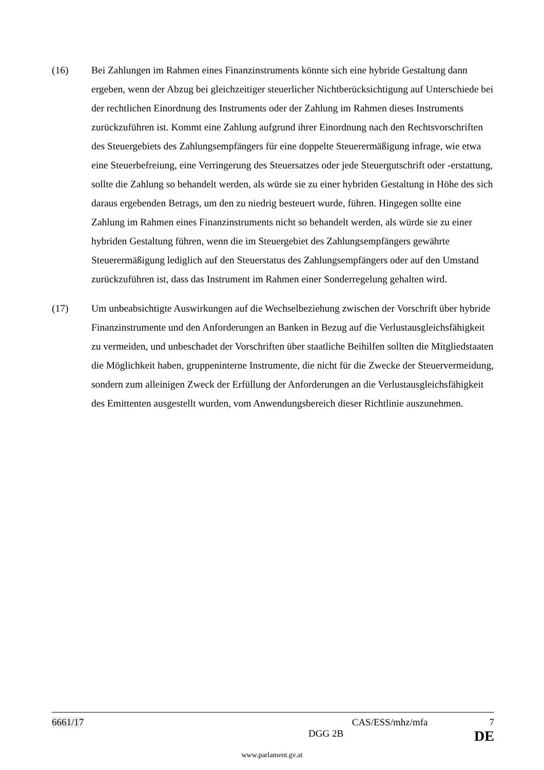(16) Bei Zahlungen im Rahmen eines Finanzinstruments könnte sich eine hybride Gestaltung dann ergeben, wenn der Abzug bei gleichzeitiger steuerlicher Nichtberücksichtigung auf Unterschiede bei der rechtlichen Einordnung des Instruments oder der Zahlung im Rahmen dieses Instruments zurückzuführen ist. Kommt eine Zahlung aufgrund ihrer Einordnung nach den Rechtsvorschriften des Steuergebiets des Zahlungsempfängers für eine doppelte Steuerermäßigung infrage, wie etwa eine Steuerbefreiung, eine Verringerung des Steuersatzes oder jede Steuergutschrift oder -erstattung, sollte die Zahlung so behandelt werden, als würde sie zu einer hybriden Gestaltung in Höhe des sich daraus ergebenden Betrags, um den zu niedrig besteuert wurde, führen. Hingegen sollte eine Zahlung im Rahmen eines Finanzinstruments nicht so behandelt werden, als würde sie zu einer hybriden Gestaltung führen, wenn die im Steuergebiet des Zahlungsempfängers gewährte Steuerermäßigung lediglich auf den Steuerstatus des Zahlungsempfängers oder auf den Umstand zurückzuführen ist, dass das Instrument im Rahmen einer Sonderregelung gehalten wird.
(17) Um unbeabsichtigte Auswirkungen auf die Wechselbeziehung zwischen der Vorschrift über hybride Finanzinstrumente und den Anforderungen an Banken in Bezug auf die Verlustausgleichsfähigkeit zu vermeiden, und unbeschadet der Vorschriften über staatliche Beihilfen sollten die Mitgliedstaaten die Möglichkeit haben, gruppeninterne Instrumente, die nicht für die Zwecke der Steuervermeidung, sondern zum alleinigen Zweck der Erfüllung der Anforderungen an die Verlustausgleichsfähigkeit des Emittenten ausgestellt wurden, vom Anwendungsbereich dieser Richtlinie auszunehmen.
6661/17 CAS/ESS/mhz/mfa 7
DGG 2B DE
www.parlament.gv.at